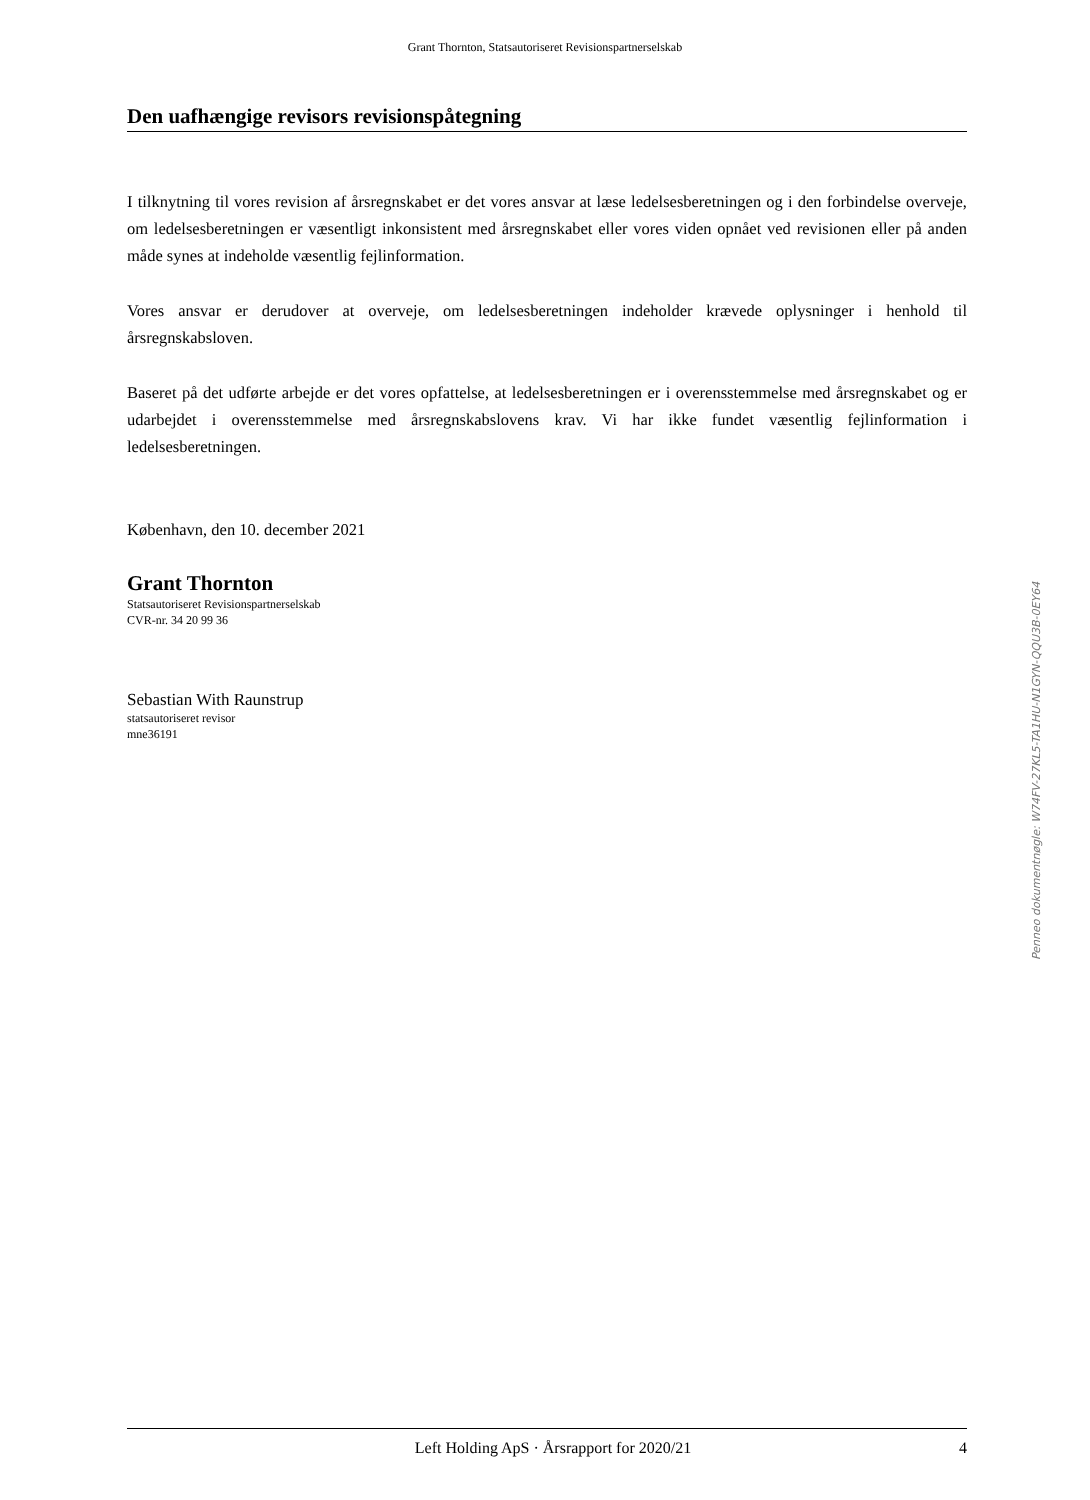Grant Thornton, Statsautoriseret Revisionspartnerselskab
Den uafhængige revisors revisionspåtegning
I tilknytning til vores revision af årsregnskabet er det vores ansvar at læse ledelsesberetningen og i den forbindelse overveje, om ledelsesberetningen er væsentligt inkonsistent med årsregnskabet eller vores viden opnået ved revisionen eller på anden måde synes at indeholde væsentlig fejlinformation.
Vores ansvar er derudover at overveje, om ledelsesberetningen indeholder krævede oplysninger i henhold til årsregnskabsloven.
Baseret på det udførte arbejde er det vores opfattelse, at ledelsesberetningen er i overensstemmelse med årsregnskabet og er udarbejdet i overensstemmelse med årsregnskabslovens krav. Vi har ikke fundet væsentlig fejlinformation i ledelsesberetningen.
København, den 10. december 2021
Grant Thornton
Statsautoriseret Revisionspartnerselskab
CVR-nr. 34 20 99 36
Sebastian With Raunstrup
statsautoriseret revisor
mne36191
Penneo dokumentnøgle: W74FV-27KL5-TA1HU-N1GYN-QQU3B-0EY64
Left Holding ApS · Årsrapport for 2020/21 4